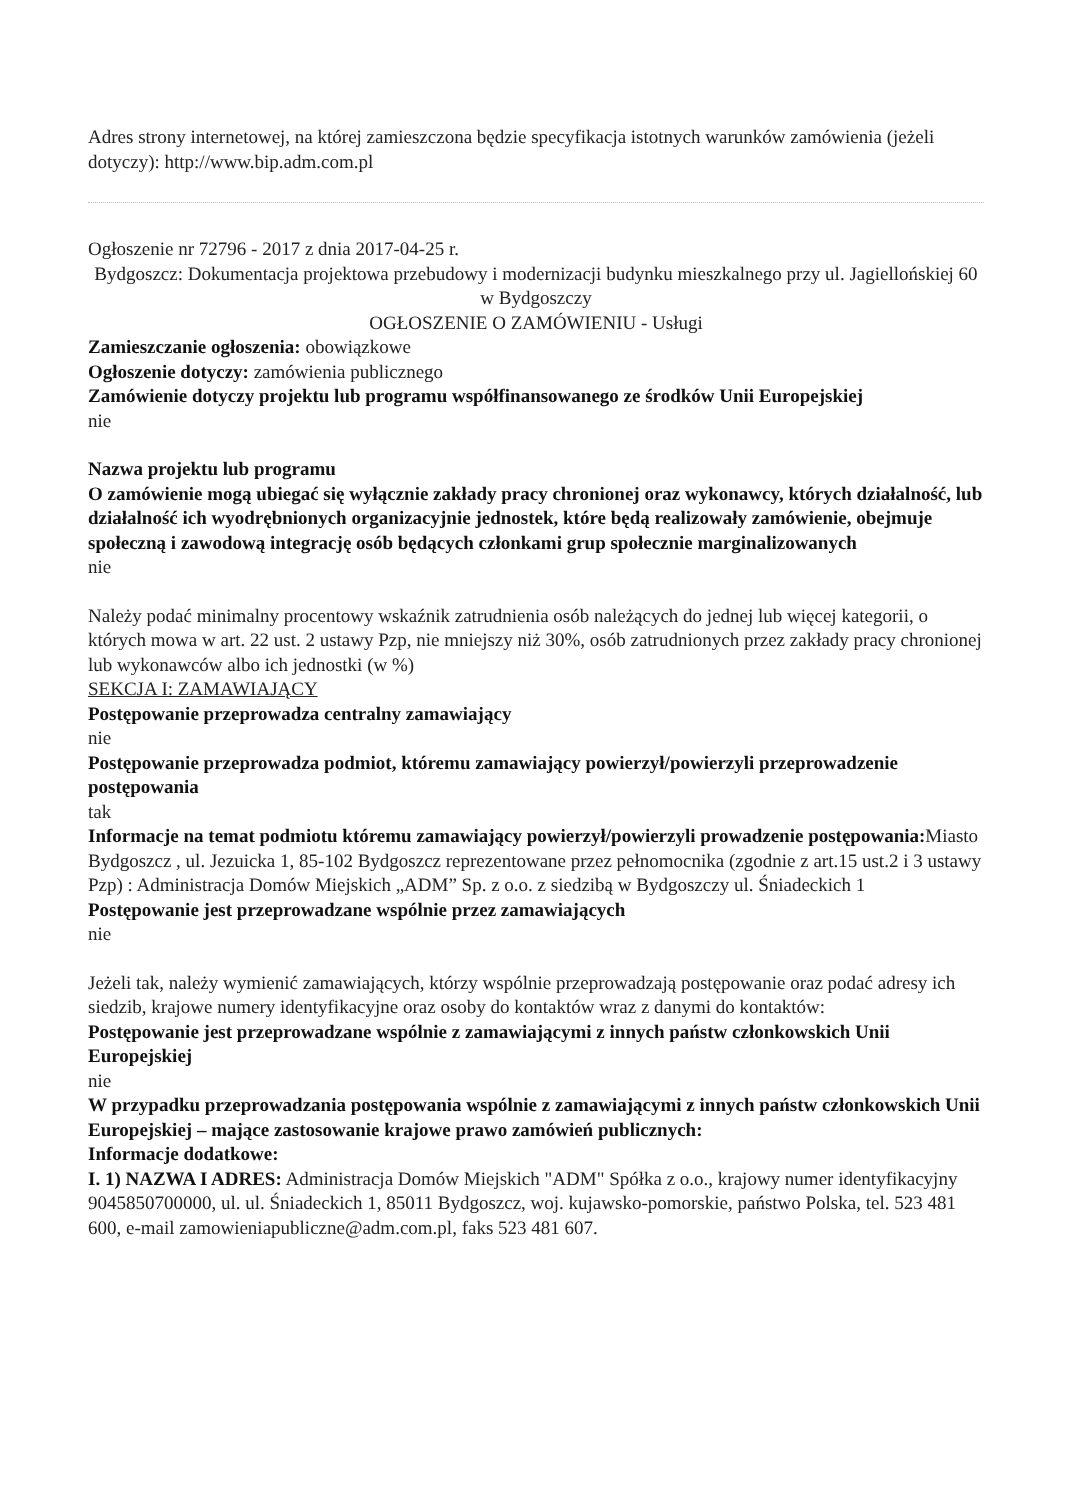Adres strony internetowej, na której zamieszczona będzie specyfikacja istotnych warunków zamówienia (jeżeli dotyczy): http://www.bip.adm.com.pl
Ogłoszenie nr 72796 - 2017 z dnia 2017-04-25 r.
Bydgoszcz: Dokumentacja projektowa przebudowy i modernizacji budynku mieszkalnego przy ul. Jagiellońskiej 60 w Bydgoszczy
OGŁOSZENIE O ZAMÓWIENIU - Usługi
Zamieszczanie ogłoszenia: obowiązkowe
Ogłoszenie dotyczy: zamówienia publicznego
Zamówienie dotyczy projektu lub programu współfinansowanego ze środków Unii Europejskiej
nie
Nazwa projektu lub programu
O zamówienie mogą ubiegać się wyłącznie zakłady pracy chronionej oraz wykonawcy, których działalność, lub działalność ich wyodrębnionych organizacyjnie jednostek, które będą realizowały zamówienie, obejmuje społeczną i zawodową integrację osób będących członkami grup społecznie marginalizowanych
nie
Należy podać minimalny procentowy wskaźnik zatrudnienia osób należących do jednej lub więcej kategorii, o których mowa w art. 22 ust. 2 ustawy Pzp, nie mniejszy niż 30%, osób zatrudnionych przez zakłady pracy chronionej lub wykonawców albo ich jednostki (w %)
SEKCJA I: ZAMAWIAJĄCY
Postępowanie przeprowadza centralny zamawiający
nie
Postępowanie przeprowadza podmiot, któremu zamawiający powierzył/powierzyli przeprowadzenie postępowania
tak
Informacje na temat podmiotu któremu zamawiający powierzył/powierzyli prowadzenie postępowania: Miasto Bydgoszcz , ul. Jezuicka 1, 85-102 Bydgoszcz reprezentowane przez pełnomocnika (zgodnie z art.15 ust.2 i 3 ustawy Pzp) : Administracja Domów Miejskich „ADM” Sp. z o.o. z siedzibą w Bydgoszczy ul. Śniadeckich 1
Postępowanie jest przeprowadzane wspólnie przez zamawiających
nie
Jeżeli tak, należy wymienić zamawiających, którzy wspólnie przeprowadzają postępowanie oraz podać adresy ich siedzib, krajowe numery identyfikacyjne oraz osoby do kontaktów wraz z danymi do kontaktów:
Postępowanie jest przeprowadzane wspólnie z zamawiającymi z innych państw członkowskich Unii Europejskiej
nie
W przypadku przeprowadzania postępowania wspólnie z zamawiającymi z innych państw członkowskich Unii Europejskiej – mające zastosowanie krajowe prawo zamówień publicznych:
Informacje dodatkowe:
I. 1) NAZWA I ADRES: Administracja Domów Miejskich "ADM" Spółka z o.o., krajowy numer identyfikacyjny 9045850700000, ul. ul. Śniadeckich 1, 85011 Bydgoszcz, woj. kujawsko-pomorskie, państwo Polska, tel. 523 481 600, e-mail zamowieniapubliczne@adm.com.pl, faks 523 481 607.